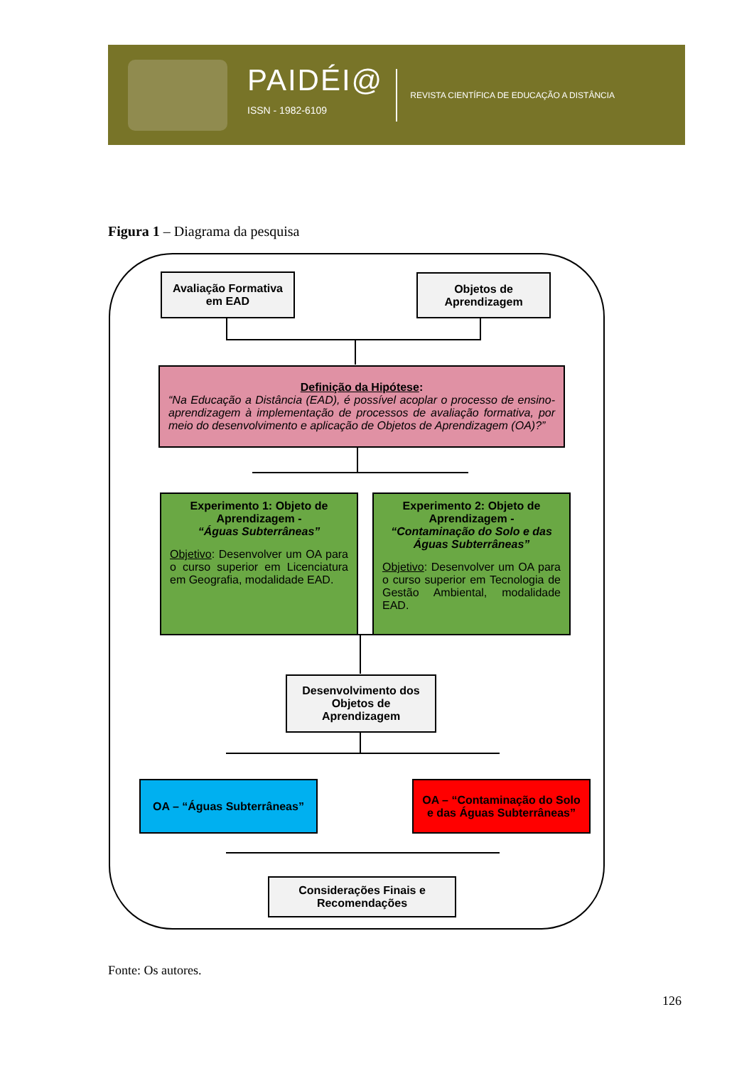PAIDÉI@
ISSN - 1982-6109
REVISTA CIENTÍFICA DE EDUCAÇÃO A DISTÂNCIA
Figura 1 – Diagrama da pesquisa
Avaliação Formativa em EAD
Objetos de Aprendizagem
Definição da Hipótese:
“Na Educação a Distância (EAD), é possível acoplar o processo de ensino-aprendizagem à implementação de processos de avaliação formativa, por meio do desenvolvimento e aplicação de Objetos de Aprendizagem (OA)?”
Experimento 1: Objeto de Aprendizagem -
“Águas Subterrâneas”
Objetivo: Desenvolver um OA para o curso superior em Licenciatura em Geografia, modalidade EAD.
Experimento 2: Objeto de Aprendizagem -
“Contaminação do Solo e das Águas Subterrâneas”
Objetivo: Desenvolver um OA para o curso superior em Tecnologia de Gestão Ambiental, modalidade EAD.
Desenvolvimento dos Objetos de Aprendizagem
OA – “Águas Subterrâneas”
OA – “Contaminação do Solo e das Águas Subterrâneas”
Considerações Finais e Recomendações
Fonte: Os autores.
126